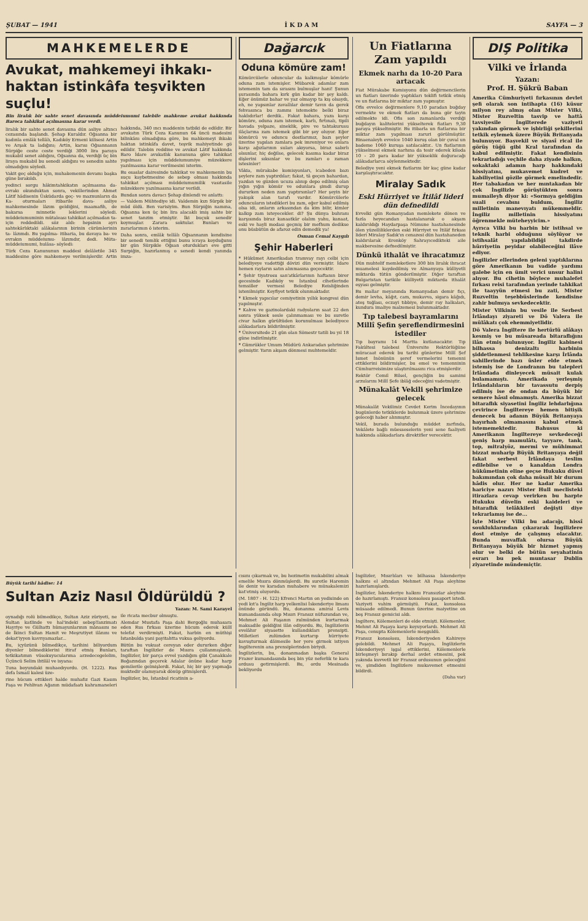ŞUBAT — 1941 İ K D A M SAYFA — 3
MAHKEMELERDE
Avukat, mahkemeyi ihkakı-
haktan istinkâfa teşvikten suçlu!
Bin liralık bir sahte senet davasında müddeiumumi talebile mahkeme avukat hakkında Baroca tahkikat açılmasına karar verdi.
liralık bir sahte senet davasına dün asliye altıncı cezasında başlandı. Şehap Kuraldır. Oğsanna bir kadınla emlâk tellâlı, Kadıköy Ermeni kilisesi Artin ve Arşak ta ladığını; Artin, karısı Oğsannanın Sürpiğe ceste ceste verdiği 3000 lira paraya mukabil senet aldığını, Oğsanna da, verdiği üç bin liraya mukabil bu senedi aldığını ve senedin sahte olmadığını söyledi.
Vakit geç olduğu için, muhakemenin devamı başka güne bırakıldı.
yedinci sorgu hâkimtahkikatın açılmasına da- evrakı okunduktan sonra, vekillerinden Ahmet Lâtif hâdisenin Üsküdarda geç- ve maznunların da Ka- oturmaları itibarile dava- asliye mahkemesinde lâzım geldiğini, maamafih, de bakarsa minnetle leklerini söyledi. müddeiumuminin mütaleası tahkikat açılmadan ta- için reddedildi. söz aldı: hepsinin ayrı sahtekârlıktaki alâkalarının birinin cürümlerinin ta- lâzımdı. Bu yapılma- itibaria, bu davaya ba- ve evrakın müddeiumu- lâzımdır, dedi. Müta- müddeiumumi, hulâsa- söyledi:
Türk Ceza Kanununun maddesi delâletile 345 maddesine göre mahkemeye verilmişlerdir. Artin hakkında, 340 ıncı maddenin tatbiki de edildir. Bir avukatın Türk Ceza Kanunun 64 üncü madesini bilinkânı olmadığına göre, bu mahkemeyi ihkakı haktan istinkâfa davet, teşvik mahiyetinde gö edildir. Talebin reddine ve avukat Lâtif hakkında Baro İdare avukatlık kanununa göre tahkikat yapılması için müddeiumumiye müzekkere yazılmasına karar verilmesini isterim.
Bu esaslar dairesinde tahkikat ve mahkemenin bu suçu kaybetmesine de sebep olması hakkında tahkikat açılması müddeiumumilik vasıtasile müzekkere yazılmasına karar verildi.
Bundan sonra davacı Şehap dinlendi ve anlattı:
— Valdem Mühtediye idi. Valdemin kızı Sürpik bir müd öldü. Ben varisiyim. Bun Sürpiğin namına, Oğsanna ken üç bin lira alacaklı imiş sahte bir senet tanzim etmiştir. İki buçuk senedir koymuşlar. Zarara soktular. Bunları ve zararlarımın ö isterim.
Daha sonra, emlâk tellâlı Oğsannanın kendisine bir senedi temlik ettiğini bunu icraya koyduğunu bir gün Sürpikle Oğsan oturdukları eve gitti Surpiğin, hazırlanmış o senedi kendi yanında imza-
Dağarcık
Oduna kömüre zam!
Kömürcülerle oduncular da kalkmışlar kömürle oduna zam istemişler. Mübarek adamlar zam istemenin tam da sırasını bulmuşlar hani! Şunun şurasında bahara kırk gün kadar bir şey kaldı. Eğer önümüz bahar ve yaz olmayıp ta kış olsaydı, eh, ne yapsınlar zavallılar demir tavın da gerek fehvasınca bu zammı istemekte belki biraz haklıdırlar! derdik.. Fakat bahara, yaza karşı kömüre, oduna zam istemek, karlı, fırtınalı, tipili havada yelpaze, sineklik, pire ve tahtakurusu ilâçlarına zam istemek gibi bir şey oluyor. Eğer kömürcü ve oduncu dostlarımız, bazı şeyler üzerine yapılan zamlara pek imreniyor ve onlara karşı ağızlarının suları akıyorsa, biraz sabırlı olsunlar, hiç değilse, gelecek kasıma kadar biraz dişlerini sıksınlar ve bu zamları o zaman istesinler!
Vâkia, mürakabe komisyonları, icabeden bazı şeylere zam yaptırdılar; fakat, tâ geçen bahardan, yazdan ve güzden ucuza alınıp depo edilmiş olan yığın yığın kömür ve odunlara şimdi durup dururken neden zam yaptırsınlar? Her şeyin bir yakışık alan tarafı vardır. Kömürcülerle oduncuların istedikleri bu zam, eğer kabul edilmiş olsa idi, onların arkasından da kim bilir, kimler kalkıp zam isteyecekler. di? Şu dünya buhranı karşısında biraz kanaatkâr olalım yahu, kanaat, eski ve hayli modası geçmiş bir mefhum dedikse onu büsbütün de afaroz edin demedik ya!
Osman Cemal Kaygılı
Şehir Haberleri
* Hükûmet Amerikadan tramvay rayı celbi için belediyeye vadettiği dövizi dün vermiştir. İdare hemen rayların satın alınmasına geçecektir.
* Şehir tiyatrosu san'atkârlarının haftanın birer gecesinde Kadıköy ve İstanbul cihetlerinde temsiller vermesi Belediye Reisliğinden istenilmiştir. Keyfiyet tetkik olunmaktadır.
* Ekmek yapıcılar cemiyetinin yıllık kongresi dün yapılmıştır.
* Kahve ve gazinolardaki radyoların saat 22 den sonra yüksek sesle çalınmaması ve bu suretle civar halkın gürültüden korunulması belediyece alâkadarlara bildirilmiştir.
* Üniversitede 21 gün olan Sömestr tatili bu yıl 18 güne indirilmiştir.
* Gümrükler Umum Müdürü Ankaradan şehrimize gelmiştir. Yarın akşam dönmesi muhtemeldir.
Un Fiatlarına Zam yapıldı
Ekmek narhı da 10-20 Para artacak
Fiat Mürakabe Komisyonu dün değirmencilerin un fiatları üzerinde yaptıkları teklifi tetkik etmiş ve un fiatlarına bir miktar zam yapmıştır.
Ofis evvelce değirmenlere 9,10 paradan buğday vermekte ve ekmek fiatları da buna gör tayin edilmekte idi. Ofis son zamanlarda verdiği buğdayın kalitelerini yükselterek fiatları 9,30 paraya yükseltmiştir. Bu itibarla un fiatlarına bir miktar zam yapılması zaruri görülmüştür. Binaenaleyh evvelce 1040 kuruş olan bir çuval un bademe 1060 kuruşa satılacaktır.. Un fiatlarının yükselmesi ekmek narhına da tesir ederek kiloda 10 - 20 para kadar bir yükseklik doğuracağı alâkadarlarca söylenmektedir.
Belediye yeni ekmek fiatlarını bir kaç güne kadar karşılaştıracaktır.
Miralay Sadık
Eski Hürriyet ve İtilâf lideri dün defnedildi
Evvelki gün Romanyadan memlekete dönen ve fazla heyecandan hastalanarak o akşam kaldırıldığı Haydarpaşa Nümune hastahanesinde ölen yüzelliliklerden eski Hürriyet ve İtilâf fırkası lideri Miralay Sadık'ın cenazesi dün hastahaneden kaldırılarak Erenköy Sahrayıcedikteki aile makberesine defnedilmiştir.
Dünkü ithalât ve ihracatımız
Dün muhtelif memleketlere 300 bin liralık ihracat muamelesi kaydedilmiş ve Almanyaya külliyetli miktarda tütün gönderilmiştir. Diğer taraftan Bulgaristan tarikile külliyetli miktarda ithalât eşyası gelmiştir.
Bu mallar meyanında Romanyadan demir fıçı, demir levha, kâğıt, cam, mukavva, sigara kâğıdı, ateş tuğlası, eczayi tıbbiye, demir ray halkaları, kundura imaliye malzemesi bulunmaktadır.
Tıp talebesi bayramlarını Millî Şefin şereflendirmesini istediler
Tıp bayramı 14 Martta kutlanacaktır. Tıp Fakültesi talebesi Üniversite Rektörlüğüne müracaat ederek bu tarihi günlerine Millî Şef İsmet İnönünün şeref vermelerini temenni ettiklerini bildirmişler, bu emel ve temenninin Cümhurreisimize ulaştırılmasını rica etmişlerdir.
Rektör Cemil Bilsel, gençliğin bu samimi arzularını Millî Şefe iblâğ edeceğini vadetmiştir.
Münakalât Vekili şehrimize gelecek
Münakalât Vekilimiz Cevdet Kerim İncedayının bugünlerde tetkiklerde bulunmak üzere şehrimize geleceği haber alınmıştır.
Vekil, burada bulunduğu müddet zarfında, Vekâlete bağlı müesseselerin yeni sene faaliyeti hakkında alâkadarlara direktifler verecektir.
DIŞ Politika
Vilki ve İrlanda
Yazan:
Prof. H. Şükrü Baban
Amerika Cümhuriyeti fırkasının devlet şefi olarak son intihapta (16) küsur milyon rey almış olan Mister Vilki, Mister Ruzveltin tasvip ve hattâ tavsiyesile İngilterede vaziyeti yakından görmek ve işbirliği şekillerini tetkik eylemek üzere Büyük Britanyada bulunuyor. Başvekil ve siyasî rical ile görüş tüğü gibi Kral tarafından da kabul edilmiştir. Fakat kendisinin tekrarladığı veçhile daha ziyade halkın, sokaktaki adamın harp hakkındaki hissiyatını, mukavemet kudret ve kabiliyetini gözile görmek emelindedir. Her tabakadan ve her mıntakadan bir çok İngilizle görüştükten sonra mumaileyh diyor ki: «Sormıya geldiğim suali cevabını buldum, İngiliz milletinin manevıyatı mükemmeldir. İngiliz milletinin hissiyatını öğrenmekle müteheyyicim.»
Ayrıca Vilki bu harbin bir istihsal ve teknik harbi olduğunu söylüyor ve istihsalât yapılabildiği takdirde hürriyetin peyidar olabileceğini ilâve ediyor.
İngilizler ellerinden geleni yaptıklarına göre Amerikanın bu vadide yardımı galebe için en ümit verici unsur halini alıyor. Bu cihetin böylece muhalefet fırkası reisi tarafından yerinde tahkikat ile taayyün etmesi bu zati, Mister Ruzveltin teşebbüslerinde kendisine zahir bulmıya sevkedecektir.
Mister Vilkinin bu vesile ile Serbest İrlândayı ziyareti ve Dö Valera ile mülâkatı çok ehemmiyetlidir.
Dö Valera İngiltere ile hertürlü alâkayı kesmiş ve bu müsareada bitaraflığını ilân etmiş bulunuyor. İngiliz kabinesi bilhassa denizaltı harbinin şiddetlenmesi tehlikesine karşı İrlânda sahillerinde bazı üsler elde etmek istemiş ise de Londranın bu talepleri İrlândada dinleyecek müsait kulak bulamamıştı. Amerikada yerleşmiş İrlândalıların bir tavassutu derpiş edilmiş ise de ondan da büyük bir semere hâsıl olmamıştı. Amerika bizzat bitaraflık siyasetini İngiliz lehdarlığına çevirince İngiltereye hemen bitişik denecek bu adanın Büyük Britanyaya hayırhah olmamasını kabul etmek istememektedir. Bahusus ki Amerikanın İngiltereye sevkedeceği geniş harp mamulâtı, tayyare, tank, top, mitralyöz, mermi ve mühimmat bizzat muharip Büyük Britanyaya değil fakat serbest İrlândaya teslim edilebilse ve o kanaldan Londra hükûmetinin eline geçse Hukuku düvel bakımından çok daha müsait bir durum hâdis olur. Her ne kadar Amerika hariciye nazırı Mister Hull meclisteki itirazlara cevap verirken bu harpte Hukuku düvelin eski kaideleri ve bitaraflık telâkkileri değişti diye tekrarlamış ise de...
İşte Mister Vilki bu adacığı, hissî soukluklarından çıkararak İngilizlere dost etmiye de çalışmış olacaktır. Bunda muvaffak olursa Büyük Britanyaya büyük bir hizmet yapmış olur ve belki de bütün seyahatinin esrarı bu pek muntasar Dublin ziyaretinde mündemiçtir.
Büyük tarihî hâdise: 14
Sultan Aziz Nasıl Öldürüldü ?
Yazan: M. Sami Karayel
oynadığı rolü bilmedikçe, Sultan Aziz züriyeti, ne Sultan katlinde ve hal'indeki sebepTanzimatı Hayriye ve Gülhattı hümayunlarının mânasını ne de İkinci Sultan Hamit ve Meşrutiyet ilânını ve dekat'iyyen kavrıyamazlar...
Bu, içyüzünü bilmedikçe, tarihini biliyordum diyenler bilmediklerini itiraf etmiş Bunları, tetkikatımın vüsokuyucularıma arzedecegelelim, Üçüncü Selim ihtilâl ve isyana:
Tuna boyundaki muhaedıyordu. (H. 1222). Rus defa İsmail kalesi üze-
rine hücum ettikleri halde muhafız Gazi Kasım Paşa ve Pehlivan Ağanın müdafaatı kahramaneleri ile ricata mecbur olmuştu.
Alemdar Mustafa Paşa dahi Bergoğlu muhasara eden Rus fırkası üzerine hücum ederek küllî telefat verdirmişti. Fakat, harbin en müthişi İstanbulda yani payitahtta vukua geliyordu.
Bütün bu vukuat cereyan eder dururken diğer taraftan İngilizler de Mısıra çullanmışlardı. İngilizler, bir parça evvel yazdığım gibi Çanakkale Boğazından geçerek Adalar önüne kadar harp gemilerile gelmişlerdi. Fakat, hiç bir şey yapmağa muktedir olamıyarak dönüp gitmişlerdi.
İngilizler, bu, İstanbul ricatinin a-
cısını çıkarmak ve, bu hezimetin mukabilini almak emelile Mısıra dönmüşlerdi. Bu suretle Haremin ile deniz ve karadan muhabere ve münakalemizi kat'etmiş oluyordu.
(M. 1807 - H. 122) Efrenci Martın on yedisinde on yedi kıt'a İngiliz harp yelkenlisi İskenderiye limanı önünde göründü. Bu, donanma amiral Levis kumandasında olup Mısırı Fransız nüfuzundan ve, Mehmet Ali Paşanın zulmünden kurtarmak maksadile geldiğini ilân ediyordu. Bu, İngilizlerin evelâhır siyasette kullandıkları prensipti. Milletleri zulümden kurtarıp hürriyete kavuşturmak dâimesile her yere girmek istiyen İngilterenin ana prensiplerinden biriydi.
İngilizlerin, bu, donanmadan başka General Frazer kumandasında beş bin yüz neferlik te kara ordusu getirmişlerdi. Bu, ordu Mesinada bekliyordu
İngilizler, Mısırlıları ve bilhassa İskenderiye halkını el altından Mehmet Ali Paşa aleyhine hazırlamışlardı.
İngilizler, İskenderiye halkını Fransızlar aleyhine de hazırlamıştı. Fransız konsolosu pasaport istedi. Vaziyeti vahim görmüştü. Fakat, konsolosa müsaade edilmedi. Bunun üzerine maiyetine on beş Fransız gemicisi aldı.
İngiltere, Kölemenleri de elde etmişti. Kölemenler, Mehmt Ali Paşaya karşı koyuyorlardı. Mehmet Ali Paşa, cenupta Kölemenlerle meşguldü.
Fransız konsolosu, İskenderiyeden Kahireye gelebildi. Mehmet Ali Paşaya, İngilizlerin İskenderiyeyi işgal ettiklerini, Kölemenlerle birleşmeyi bırakıp derhal avdet etmesini, pek yakında kuvvetli bir Fransız ordusunun geleceğini ve, şimdiden İngilizlere mukavemet etmesini bildirdi.
(Daha var)